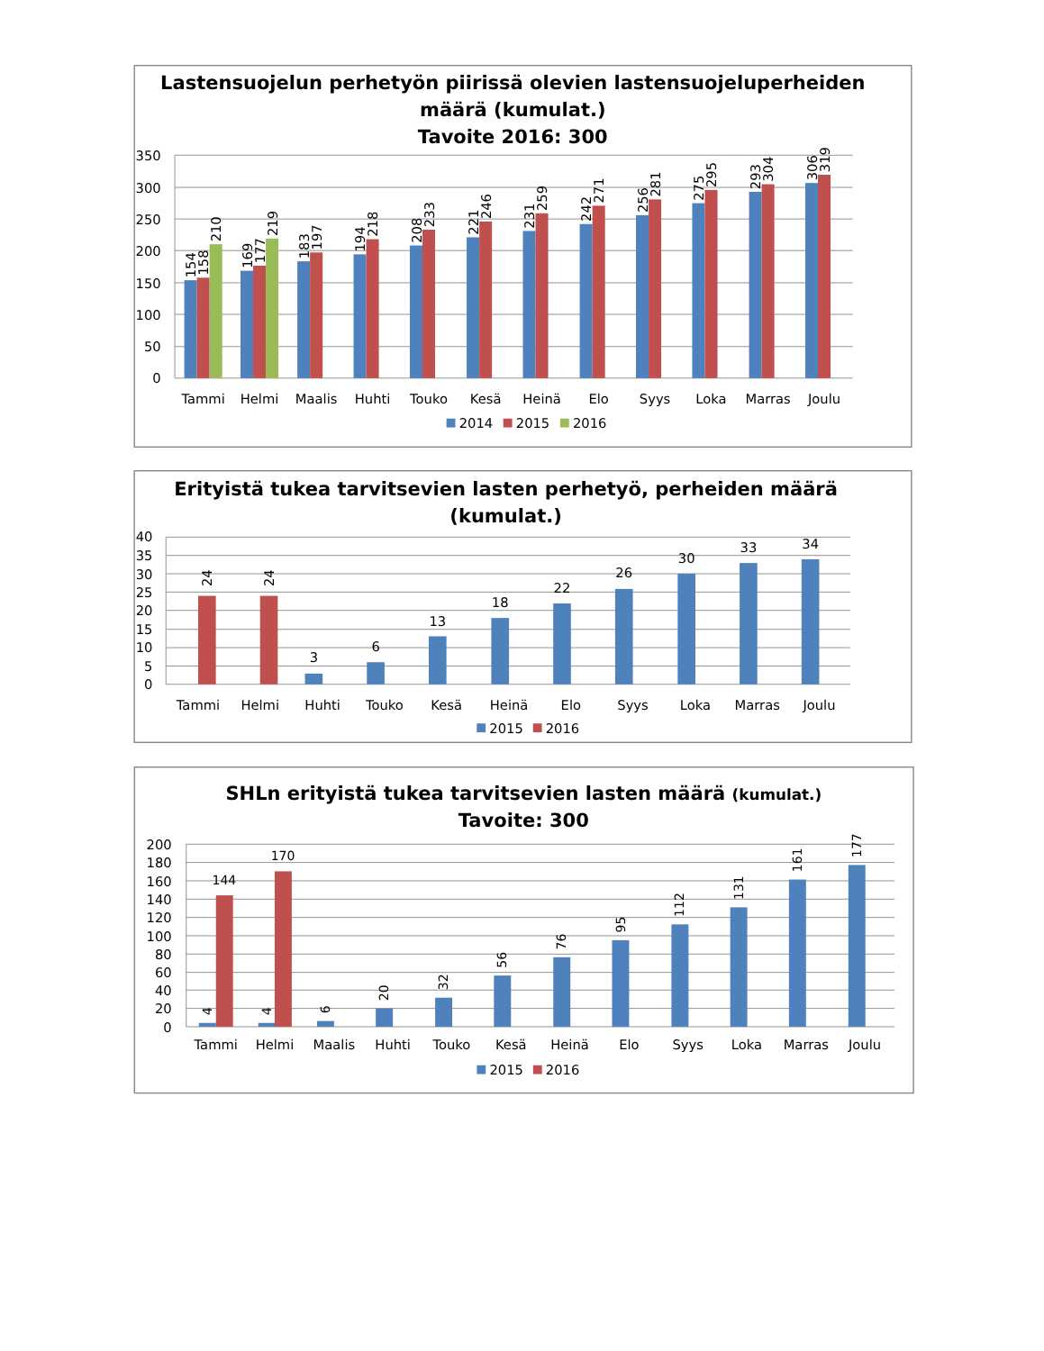Lastensuojelun perhetyön piirissä olevien lastensuojeluperheiden
määrä (kumulat.)
Tavoite 2016: 300
350
300
250
200
150
100
50
0
154
158
210
169
177
219
183
197
194
218
208
233
221
246
231
259
242
271
256
281
275
295
293
304
306
319
Tammi
Helmi
Maalis
Huhti
Touko
Kesä
Heinä
Elo
Syys
Loka
Marras
Joulu
2014
2015
2016
Erityistä tukea tarvitsevien lasten perhetyö, perheiden määrä
(kumulat.)
40
35
30
25
20
15
10
5
0
24
24
3
6
13
18
22
26
30
33
34
Tammi
Helmi
Huhti
Touko
Kesä
Heinä
Elo
Syys
Loka
Marras
Joulu
2015
2016
SHLn erityistä tukea tarvitsevien lasten määrä (kumulat.)
Tavoite: 300
200
180
160
140
120
100
80
60
40
20
0
4
4
6
20
32
56
76
95
112
131
161
177
144
170
Tammi
Helmi
Maalis
Huhti
Touko
Kesä
Heinä
Elo
Syys
Loka
Marras
Joulu
2015
2016